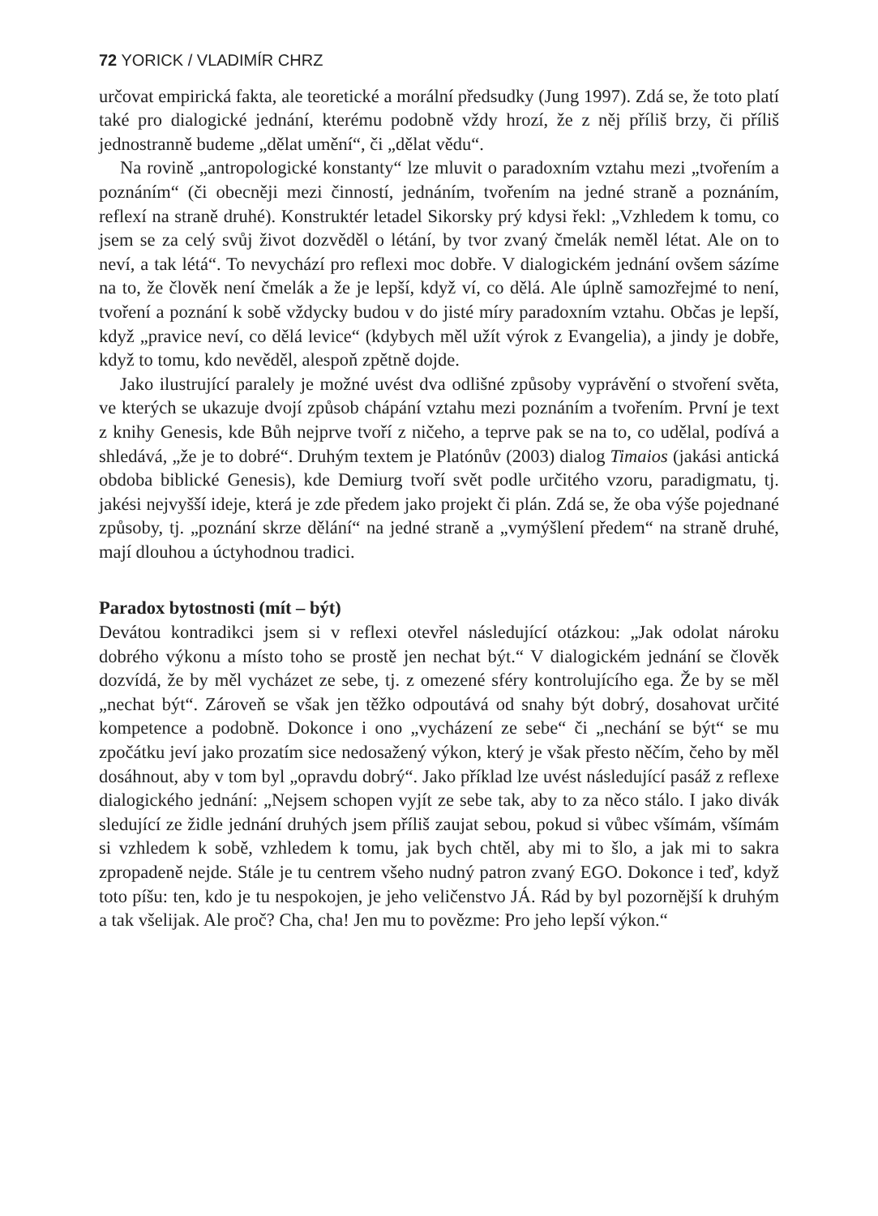72 YORICK / VLADIMÍR CHRZ
určovat empirická fakta, ale teoretické a morální předsudky (Jung 1997). Zdá se, že toto platí také pro dialogické jednání, kterému podobně vždy hrozí, že z něj příliš brzy, či příliš jednostranně budeme „dělat umění“, či „dělat vědu“.
Na rovině „antropologické konstanty“ lze mluvit o paradoxním vztahu mezi „tvořením a poznáním“ (či obecněji mezi činností, jednáním, tvořením na jedné straně a poznáním, reflexí na straně druhé). Konstruktér letadel Sikorsky prý kdysi řekl: „Vzhledem k tomu, co jsem se za celý svůj život dozvěděl o létání, by tvor zvaný čmelák neměl létat. Ale on to neví, a tak létá“. To nevychází pro reflexi moc dobře. V dialogickém jednání ovšem sázíme na to, že člověk není čmelák a že je lepší, když ví, co dělá. Ale úplně samozřejmé to není, tvoření a poznání k sobě vždycky budou v do jisté míry paradoxním vztahu. Občas je lepší, když „pravice neví, co dělá levice“ (kdybych měl užít výrok z Evangelia), a jindy je dobře, když to tomu, kdo nevěděl, alespoň zpětně dojde.
Jako ilustrující paralely je možné uvést dva odlišné způsoby vyprávění o stvoření světa, ve kterých se ukazuje dvojí způsob chápání vztahu mezi poznáním a tvořením. První je text z knihy Genesis, kde Bůh nejprve tvoří z ničeho, a teprve pak se na to, co udělal, podívá a shledává, „že je to dobré“. Druhým textem je Platónův (2003) dialog Timaios (jakási antická obdoba biblické Genesis), kde Demiurg tvoří svět podle určitého vzoru, paradigmatu, tj. jakési nejvyšší ideje, která je zde předem jako projekt či plán. Zdá se, že oba výše pojednané způsoby, tj. „poznání skrze dělání“ na jedné straně a „vymýšlení předem“ na straně druhé, mají dlouhou a úctyhodnou tradici.
Paradox bytostnosti (mít – být)
Devátou kontradikci jsem si v reflexi otevřel následující otázkou: „Jak odolat nároku dobrého výkonu a místo toho se prostě jen nechat být.“ V dialogickém jednání se člověk dozvídá, že by měl vycházet ze sebe, tj. z omezené sféry kontrolujícího ega. Že by se měl „nechat být“. Zároveň se však jen těžko odpoutává od snahy být dobrý, dosahovat určité kompetence a podobně. Dokonce i ono „vycházení ze sebe“ či „nechání se být“ se mu zpočátku jeví jako prozatím sice nedosažený výkon, který je však přesto něčím, čeho by měl dosáhnout, aby v tom byl „opravdu dobrý“. Jako příklad lze uvést následující pasáž z reflexe dialogického jednání: „Nejsem schopen vyjít ze sebe tak, aby to za něco stálo. I jako divák sledující ze židle jednání druhých jsem příliš zaujat sebou, pokud si vůbec všímám, všímám si vzhledem k sobě, vzhledem k tomu, jak bych chtěl, aby mi to šlo, a jak mi to sakra zpropadeně nejde. Stále je tu centrem všeho nudný patron zvaný EGO. Dokonce i teď, když toto píšu: ten, kdo je tu nespokojen, je jeho veličenstvo JÁ. Rád by byl pozornější k druhým a tak všelijak. Ale proč? Cha, cha! Jen mu to povězme: Pro jeho lepší výkon.“